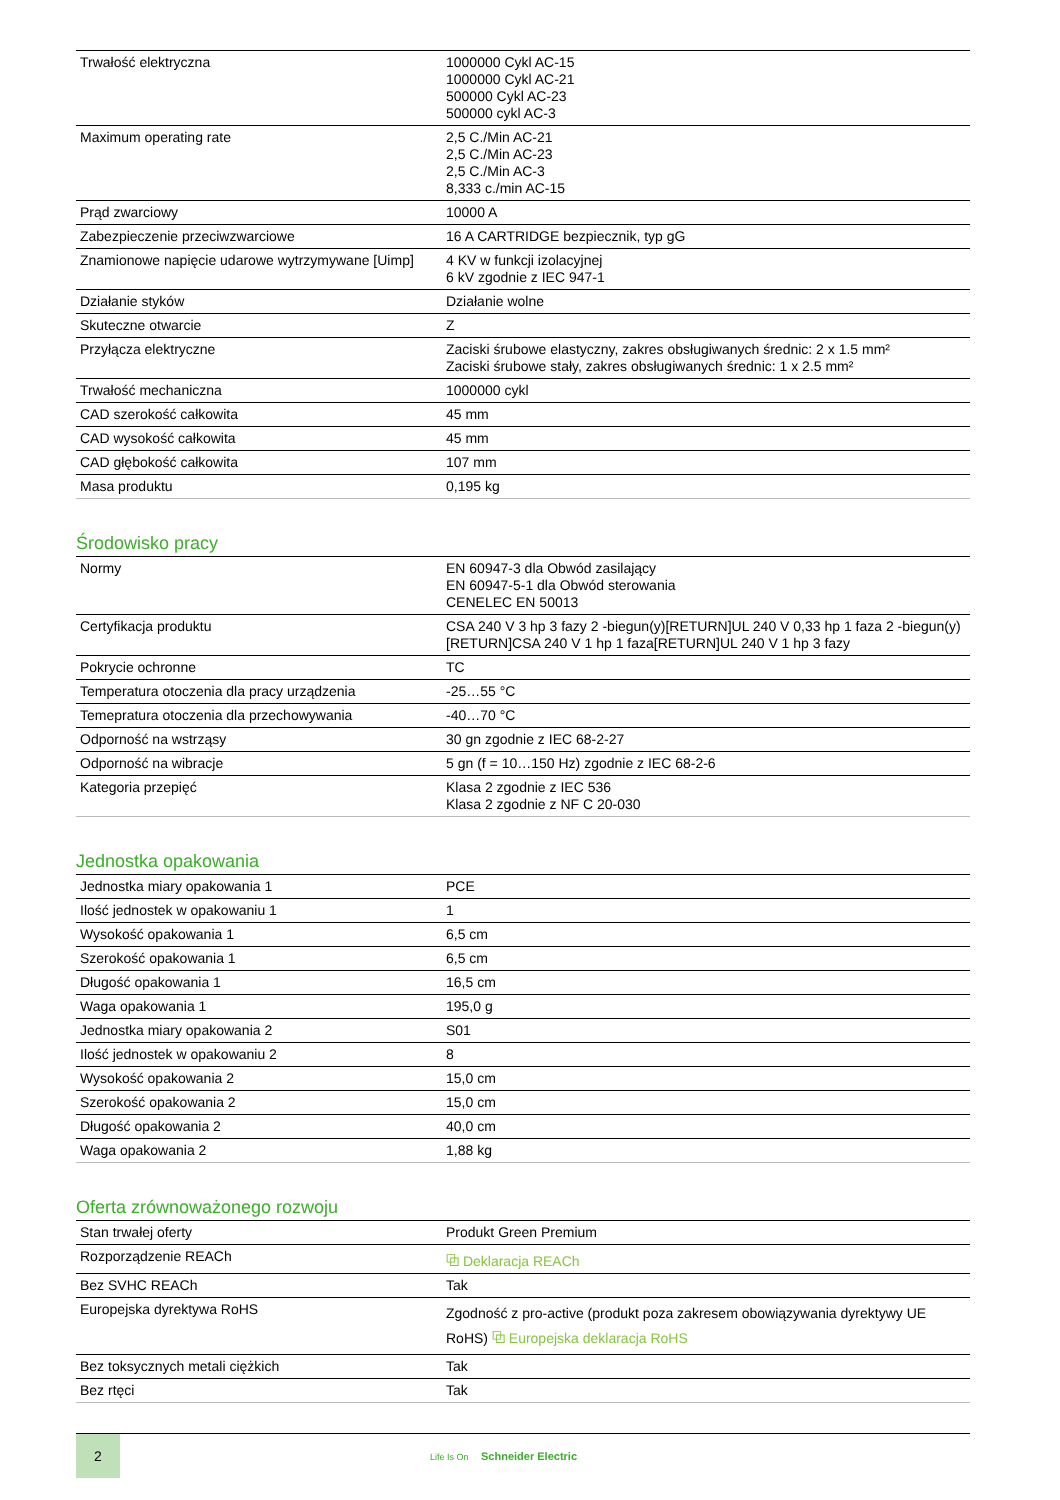| Trwałość elektryczna | 1000000 Cykl AC-15 1000000 Cykl AC-21 500000 Cykl AC-23 500000 cykl AC-3 |
| Maximum operating rate | 2,5 C./Min AC-21 2,5 C./Min AC-23 2,5 C./Min AC-3 8,333 c./min AC-15 |
| Prąd zwarciowy | 10000 A |
| Zabezpieczenie przeciwzwarciowe | 16 A CARTRIDGE bezpiecznik, typ gG |
| Znamionowe napięcie udarowe wytrzymywane [Uimp] | 4 KV w funkcji izolacyjnej 6 kV zgodnie z IEC 947-1 |
| Działanie styków | Działanie wolne |
| Skuteczne otwarcie | Z |
| Przyłącza elektryczne | Zaciski śrubowe elastyczny, zakres obsługiwanych średnic: 2 x 1.5 mm² Zaciski śrubowe stały, zakres obsługiwanych średnic: 1 x 2.5 mm² |
| Trwałość mechaniczna | 1000000 cykl |
| CAD szerokość całkowita | 45 mm |
| CAD wysokość całkowita | 45 mm |
| CAD głębokość całkowita | 107 mm |
| Masa produktu | 0,195 kg |
Środowisko pracy
| Normy | EN 60947-3 dla Obwód zasilający EN 60947-5-1 dla Obwód sterowania CENELEC EN 50013 |
| Certyfikacja produktu | CSA 240 V 3 hp 3 fazy 2 -biegun(y)[RETURN]UL 240 V 0,33 hp 1 faza 2 -biegun(y)[RETURN]CSA 240 V 1 hp 1 faza[RETURN]UL 240 V 1 hp 3 fazy |
| Pokrycie ochronne | TC |
| Temperatura otoczenia dla pracy urządzenia | -25…55 °C |
| Temepratura otoczenia dla przechowywania | -40…70 °C |
| Odporność na wstrząsy | 30 gn zgodnie z IEC 68-2-27 |
| Odporność na wibracje | 5 gn (f = 10…150 Hz) zgodnie z IEC 68-2-6 |
| Kategoria przepięć | Klasa 2 zgodnie z IEC 536 Klasa 2 zgodnie z NF C 20-030 |
Jednostka opakowania
| Jednostka miary opakowania 1 | PCE |
| Ilość jednostek w opakowaniu 1 | 1 |
| Wysokość opakowania 1 | 6,5 cm |
| Szerokość opakowania 1 | 6,5 cm |
| Długość opakowania 1 | 16,5 cm |
| Waga opakowania 1 | 195,0 g |
| Jednostka miary opakowania 2 | S01 |
| Ilość jednostek w opakowaniu 2 | 8 |
| Wysokość opakowania 2 | 15,0 cm |
| Szerokość opakowania 2 | 15,0 cm |
| Długość opakowania 2 | 40,0 cm |
| Waga opakowania 2 | 1,88 kg |
Oferta zrównoważonego rozwoju
| Stan trwałej oferty | Produkt Green Premium |
| Rozporządzenie REACh | ⧉ Deklaracja REACh |
| Bez SVHC REACh | Tak |
| Europejska dyrektywa RoHS | Zgodność z pro-active (produkt poza zakresem obowiązywania dyrektywy UE RoHS) ⧉ Europejska deklaracja RoHS |
| Bez toksycznych metali ciężkich | Tak |
| Bez rtęci | Tak |
2
Life Is On Schneider Electric